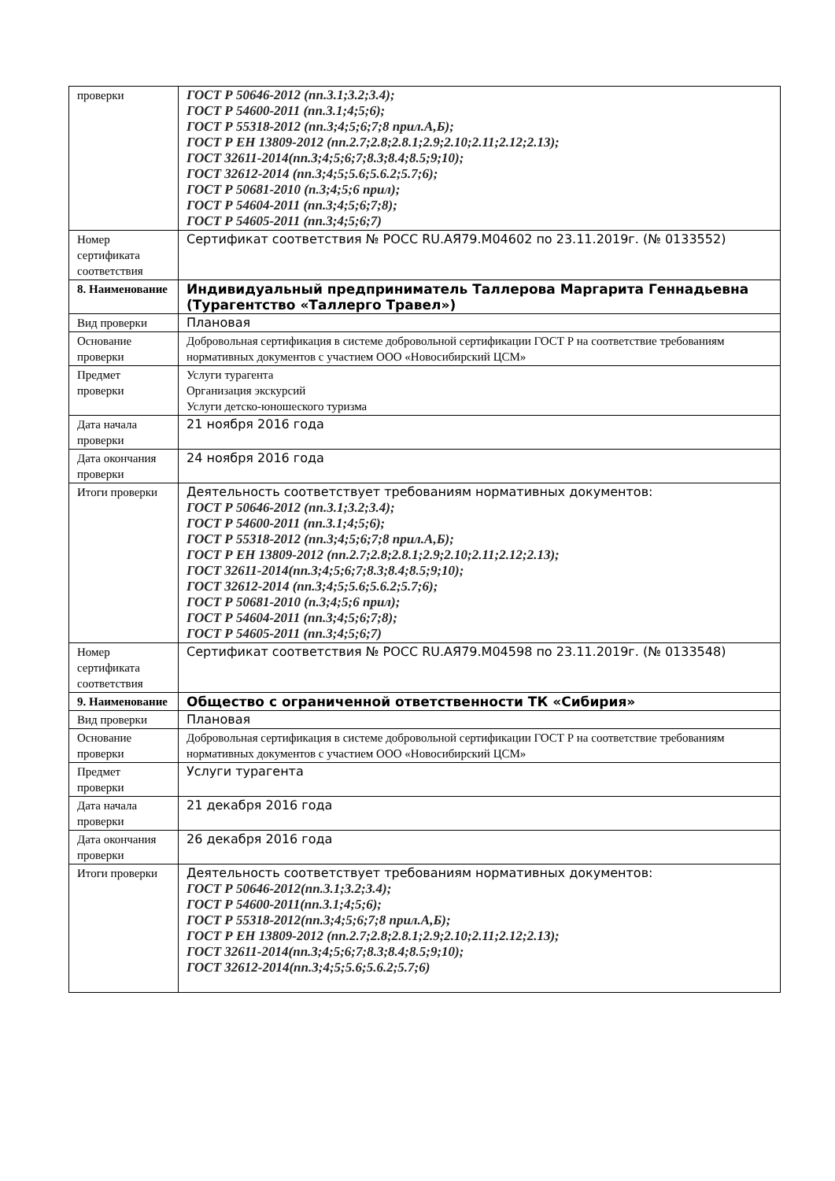| проверки | ГОСТ Р 50646-2012 (пп.3.1;3.2;3.4); ГОСТ Р 54600-2011 (пп.3.1;4;5;6); ГОСТ Р 55318-2012 (пп.3;4;5;6;7;8 прил.А,Б); ГОСТ Р ЕН 13809-2012 (пп.2.7;2.8;2.8.1;2.9;2.10;2.11;2.12;2.13); ГОСТ 32611-2014(пп.3;4;5;6;7;8.3;8.4;8.5;9;10); ГОСТ 32612-2014 (пп.3;4;5;5.6;5.6.2;5.7;6); ГОСТ Р 50681-2010 (п.3;4;5;6 прил); ГОСТ Р 54604-2011 (пп.3;4;5;6;7;8); ГОСТ Р 54605-2011 (пп.3;4;5;6;7) |
| Номер сертификата соответствия | Сертификат соответствия № РОСС RU.АЯ79.М04602 по 23.11.2019г. (№ 0133552) |
| 8. Наименование | Индивидуальный предприниматель Таллерова Маргарита Геннадьевна (Турагентство «Таллерго Травел») |
| Вид проверки | Плановая |
| Основание проверки | Добровольная сертификация в системе добровольной сертификации ГОСТ Р на соответствие требованиям нормативных документов с участием ООО «Новосибирский ЦСМ» |
| Предмет проверки | Услуги турагента Организация экскурсий Услуги детско-юношеского туризма |
| Дата начала проверки | 21 ноября 2016 года |
| Дата окончания проверки | 24 ноября 2016 года |
| Итоги проверки | Деятельность соответствует требованиям нормативных документов: ГОСТ Р 50646-2012 (пп.3.1;3.2;3.4); ГОСТ Р 54600-2011 (пп.3.1;4;5;6); ГОСТ Р 55318-2012 (пп.3;4;5;6;7;8 прил.А,Б); ГОСТ Р ЕН 13809-2012 (пп.2.7;2.8;2.8.1;2.9;2.10;2.11;2.12;2.13); ГОСТ 32611-2014(пп.3;4;5;6;7;8.3;8.4;8.5;9;10); ГОСТ 32612-2014 (пп.3;4;5;5.6;5.6.2;5.7;6); ГОСТ Р 50681-2010 (п.3;4;5;6 прил); ГОСТ Р 54604-2011 (пп.3;4;5;6;7;8); ГОСТ Р 54605-2011 (пп.3;4;5;6;7) |
| Номер сертификата соответствия | Сертификат соответствия № РОСС RU.АЯ79.М04598 по 23.11.2019г. (№ 0133548) |
| 9. Наименование | Общество с ограниченной ответственности ТК «Сибирия» |
| Вид проверки | Плановая |
| Основание проверки | Добровольная сертификация в системе добровольной сертификации ГОСТ Р на соответствие требованиям нормативных документов с участием ООО «Новосибирский ЦСМ» |
| Предмет проверки | Услуги турагента |
| Дата начала проверки | 21 декабря 2016 года |
| Дата окончания проверки | 26 декабря 2016 года |
| Итоги проверки | Деятельность соответствует требованиям нормативных документов: ГОСТ Р 50646-2012(пп.3.1;3.2;3.4); ГОСТ Р 54600-2011(пп.3.1;4;5;6); ГОСТ Р 55318-2012(пп.3;4;5;6;7;8 прил.А,Б); ГОСТ Р ЕН 13809-2012 (пп.2.7;2.8;2.8.1;2.9;2.10;2.11;2.12;2.13); ГОСТ 32611-2014(пп.3;4;5;6;7;8.3;8.4;8.5;9;10); ГОСТ 32612-2014(пп.3;4;5;5.6;5.6.2;5.7;6) |